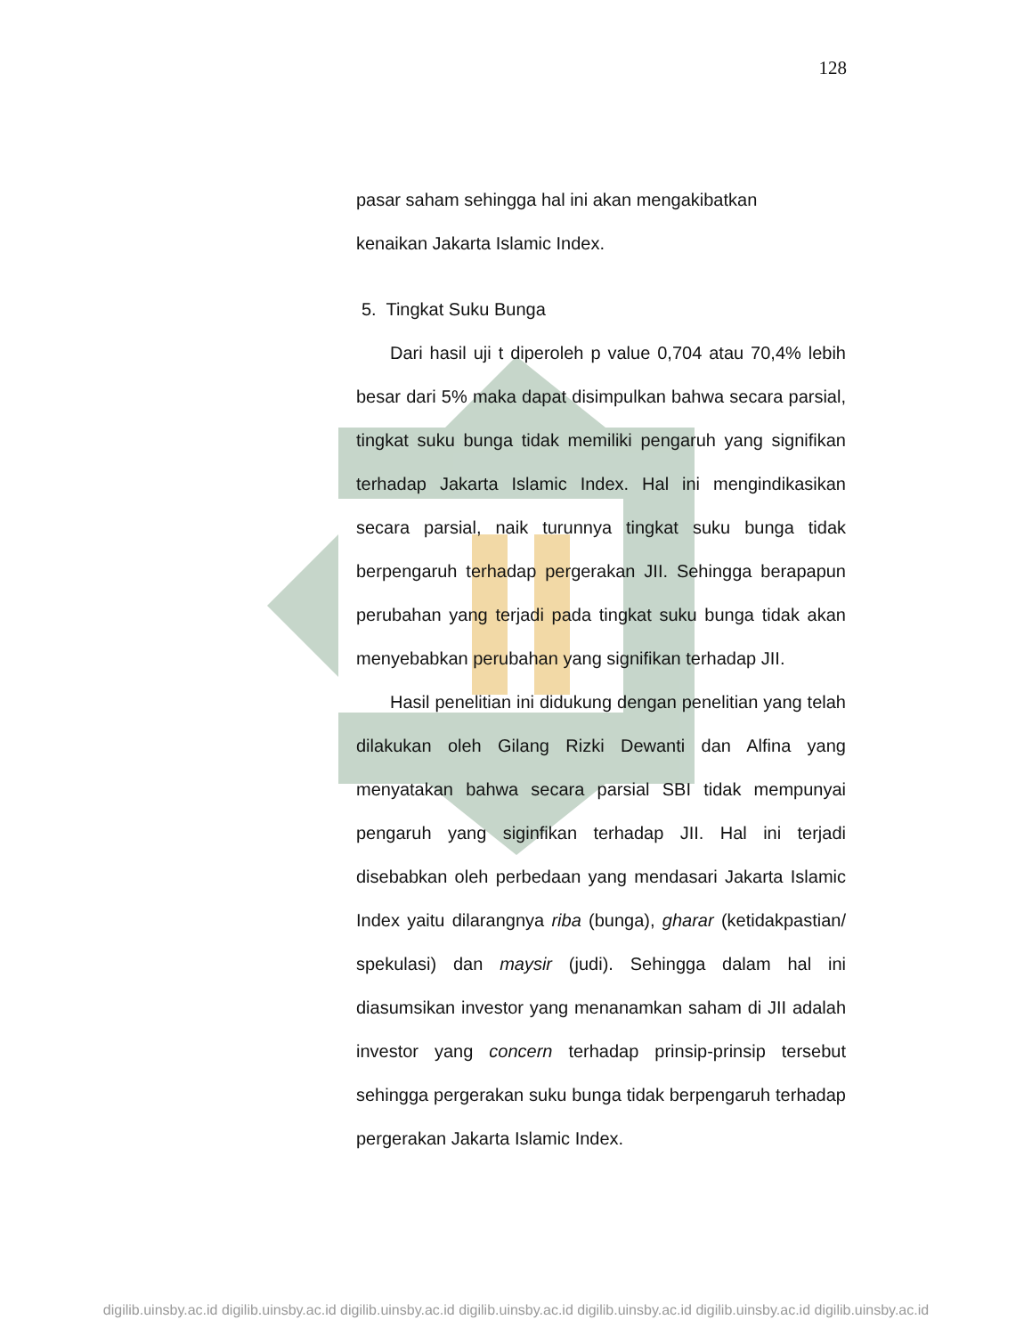128
pasar saham sehingga hal ini akan mengakibatkan
kenaikan Jakarta Islamic Index.
5. Tingkat Suku Bunga
Dari hasil uji t diperoleh p value 0,704 atau 70,4% lebih besar dari 5% maka dapat disimpulkan bahwa secara parsial, tingkat suku bunga tidak memiliki pengaruh yang signifikan terhadap Jakarta Islamic Index. Hal ini mengindikasikan secara parsial, naik turunnya tingkat suku bunga tidak berpengaruh terhadap pergerakan JII. Sehingga berapapun perubahan yang terjadi pada tingkat suku bunga tidak akan menyebabkan perubahan yang signifikan terhadap JII.
Hasil penelitian ini didukung dengan penelitian yang telah dilakukan oleh Gilang Rizki Dewanti dan Alfina yang menyatakan bahwa secara parsial SBI tidak mempunyai pengaruh yang siginfikan terhadap JII. Hal ini terjadi disebabkan oleh perbedaan yang mendasari Jakarta Islamic Index yaitu dilarangnya riba (bunga), gharar (ketidakpastian/ spekulasi) dan maysir (judi). Sehingga dalam hal ini diasumsikan investor yang menanamkan saham di JII adalah investor yang concern terhadap prinsip-prinsip tersebut sehingga pergerakan suku bunga tidak berpengaruh terhadap pergerakan Jakarta Islamic Index.
digilib.uinsby.ac.id digilib.uinsby.ac.id digilib.uinsby.ac.id digilib.uinsby.ac.id digilib.uinsby.ac.id digilib.uinsby.ac.id digilib.uinsby.ac.id